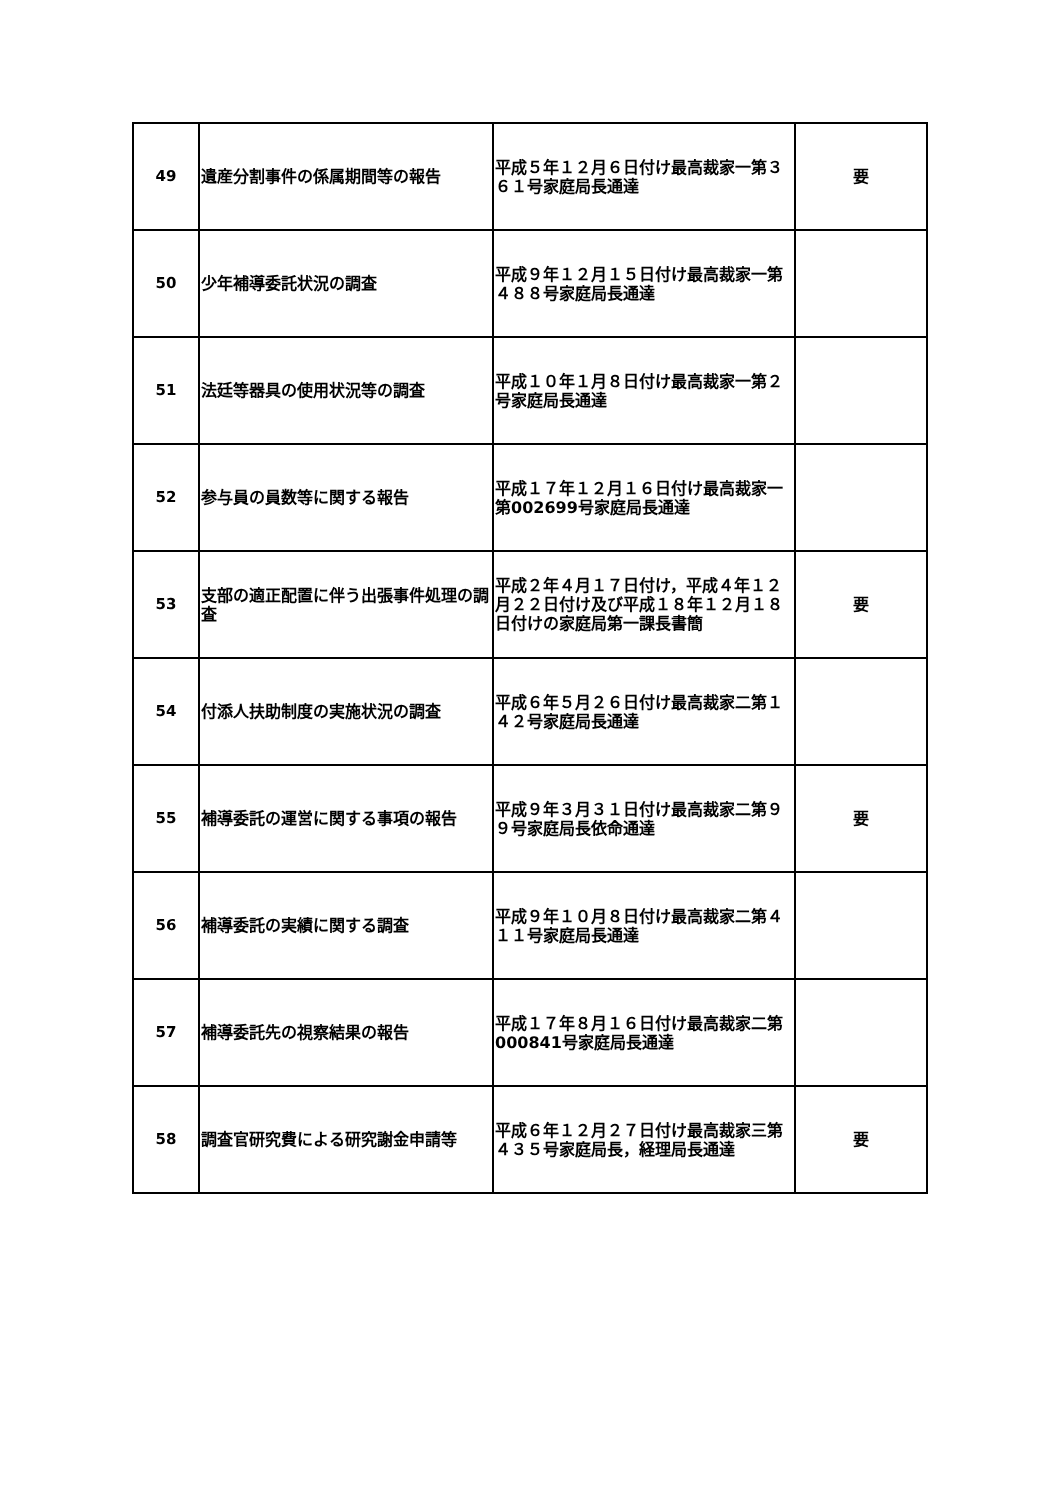| 49 | 遺産分割事件の係属期間等の報告 | 平成５年１２月６日付け最高裁家一第３６１号家庭局長通達 | 要 |
| 50 | 少年補導委託状況の調査 | 平成９年１２月１５日付け最高裁家一第４８８号家庭局長通達 | |
| 51 | 法廷等器具の使用状況等の調査 | 平成１０年１月８日付け最高裁家一第２号家庭局長通達 | |
| 52 | 参与員の員数等に関する報告 | 平成１７年１２月１６日付け最高裁家一第002699号家庭局長通達 | |
| 53 | 支部の適正配置に伴う出張事件処理の調査 | 平成２年４月１７日付け，平成４年１２月２２日付け及び平成１８年１２月１８日付けの家庭局第一課長書簡 | 要 |
| 54 | 付添人扶助制度の実施状況の調査 | 平成６年５月２６日付け最高裁家二第１４２号家庭局長通達 | |
| 55 | 補導委託の運営に関する事項の報告 | 平成９年３月３１日付け最高裁家二第９９号家庭局長依命通達 | 要 |
| 56 | 補導委託の実績に関する調査 | 平成９年１０月８日付け最高裁家二第４１１号家庭局長通達 | |
| 57 | 補導委託先の視察結果の報告 | 平成１７年８月１６日付け最高裁家二第000841号家庭局長通達 | |
| 58 | 調査官研究費による研究謝金申請等 | 平成６年１２月２７日付け最高裁家三第４３５号家庭局長，経理局長通達 | 要 |